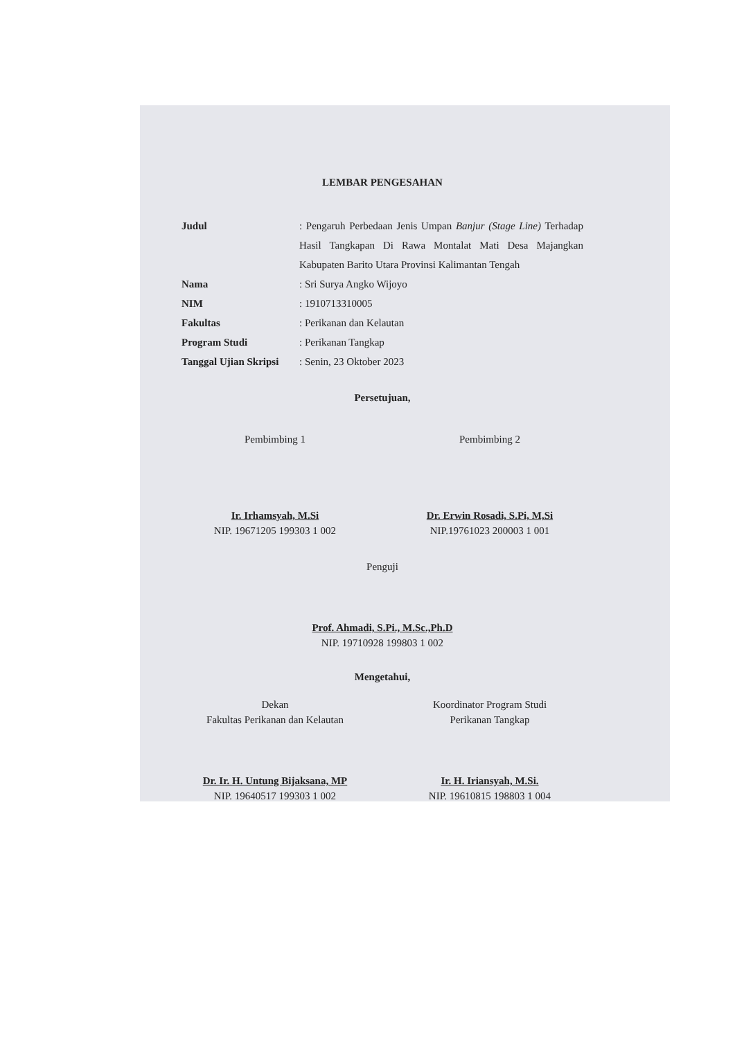LEMBAR PENGESAHAN
Judul : Pengaruh Perbedaan Jenis Umpan Banjur (Stage Line) Terhadap Hasil Tangkapan Di Rawa Montalat Mati Desa Majangkan Kabupaten Barito Utara Provinsi Kalimantan Tengah
Nama : Sri Surya Angko Wijoyo
NIM : 1910713310005
Fakultas : Perikanan dan Kelautan
Program Studi : Perikanan Tangkap
Tanggal Ujian Skripsi
: Senin, 23 Oktober 2023
Persetujuan,
Pembimbing 1
Ir. Irhamsyah, M.Si
NIP. 19671205 199303 1 002
Pembimbing 2
Dr. Erwin Rosadi, S.Pi, M,Si
NIP.19761023 200003 1 001
Penguji
Prof. Ahmadi, S.Pi., M.Sc.,Ph.D
NIP. 19710928 199803 1 002
Mengetahui,
Dekan
Fakultas Perikanan dan Kelautan
Dr. Ir. H. Untung Bijaksana, MP
NIP. 19640517 199303 1 002
Koordinator Program Studi
Perikanan Tangkap
Ir. H. Iriansyah, M.Si.
NIP. 19610815 198803 1 004